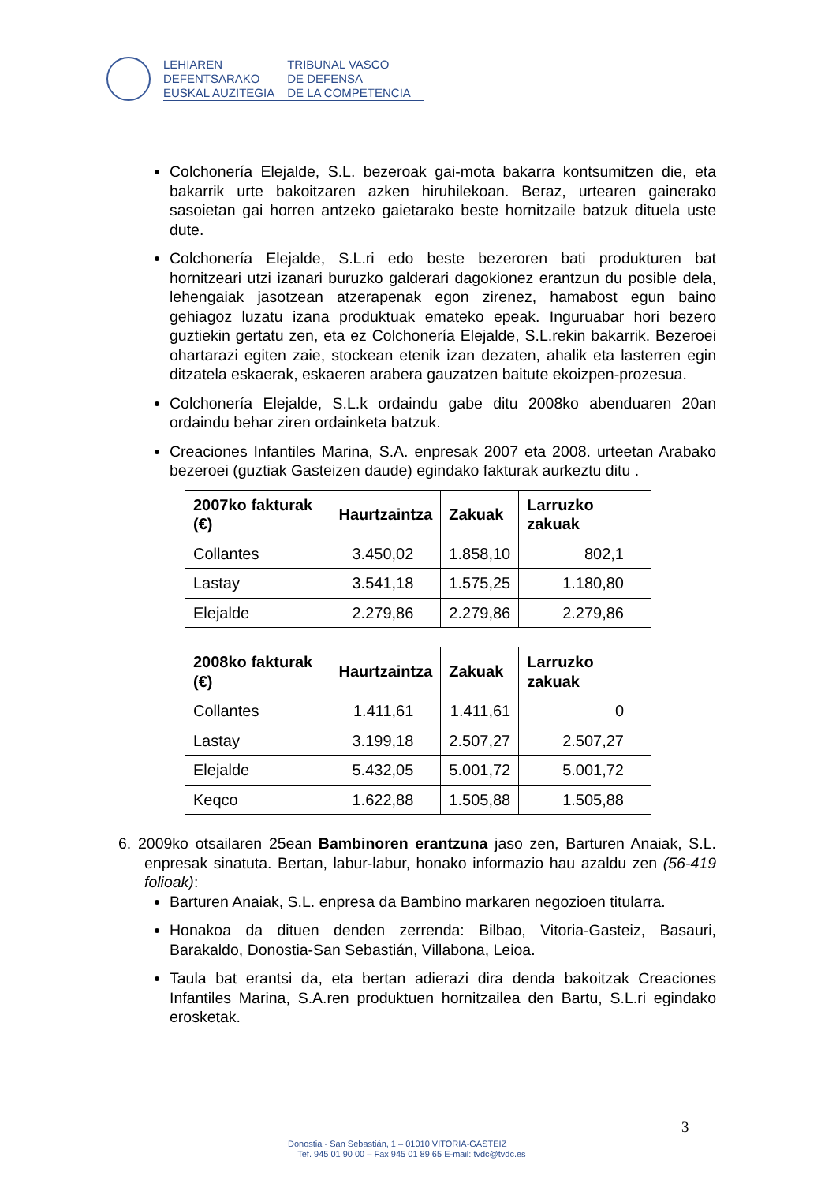LEHIAREN
DEFENTSARAKO
EUSKAL AUZITEGIA
TRIBUNAL VASCO
DE DEFENSA
DE LA COMPETENCIA
Colchonería Elejalde, S.L. bezeroak gai-mota bakarra kontsumitzen die, eta bakarrik urte bakoitzaren azken hiruhilekoan. Beraz, urtearen gainerako sasoietan gai horren antzeko gaietarako beste hornitzaile batzuk dituela uste dute.
Colchonería Elejalde, S.L.ri edo beste bezeroren bati produkturen bat hornitzeari utzi izanari buruzko galderari dagokionez erantzun du posible dela, lehengaiak jasotzean atzerapenak egon zirenez, hamabost egun baino gehiagoz luzatu izana produktuak emateko epeak. Inguruabar hori bezero guztiekin gertatu zen, eta ez Colchonería Elejalde, S.L.rekin bakarrik. Bezeroei ohartarazi egiten zaie, stockean etenik izan dezaten, ahalik eta lasterren egin ditzatela eskaerak, eskaeren arabera gauzatzen baitute ekoizpen-prozesua.
Colchonería Elejalde, S.L.k ordaindu gabe ditu 2008ko abenduaren 20an ordaindu behar ziren ordainketa batzuk.
Creaciones Infantiles Marina, S.A. enpresak 2007 eta 2008. urteetan Arabako bezeroei (guztiak Gasteizen daude) egindako fakturak aurkeztu ditu .
| 2007ko fakturak (€) | Haurtzaintza | Zakuak | Larruzko zakuak |
| --- | --- | --- | --- |
| Collantes | 3.450,02 | 1.858,10 | 802,1 |
| Lastay | 3.541,18 | 1.575,25 | 1.180,80 |
| Elejalde | 2.279,86 | 2.279,86 | 2.279,86 |
| 2008ko fakturak (€) | Haurtzaintza | Zakuak | Larruzko zakuak |
| --- | --- | --- | --- |
| Collantes | 1.411,61 | 1.411,61 | 0 |
| Lastay | 3.199,18 | 2.507,27 | 2.507,27 |
| Elejalde | 5.432,05 | 5.001,72 | 5.001,72 |
| Keqco | 1.622,88 | 1.505,88 | 1.505,88 |
6. 2009ko otsailaren 25ean Bambinoren erantzuna jaso zen, Barturen Anaiak, S.L. enpresak sinatuta. Bertan, labur-labur, honako informazio hau azaldu zen (56-419 folioak):
Barturen Anaiak, S.L. enpresa da Bambino markaren negozioen titularra.
Honakoa da dituen denden zerrenda: Bilbao, Vitoria-Gasteiz, Basauri, Barakaldo, Donostia-San Sebastián, Villabona, Leioa.
Taula bat erantsi da, eta bertan adierazi dira denda bakoitzak Creaciones Infantiles Marina, S.A.ren produktuen hornitzailea den Bartu, S.L.ri egindako erosketak.
3
Donostia - San Sebastián, 1 – 01010 VITORIA-GASTEIZ
Tef. 945 01 90 00 – Fax 945 01 89 65 E-mail: tvdc@tvdc.es